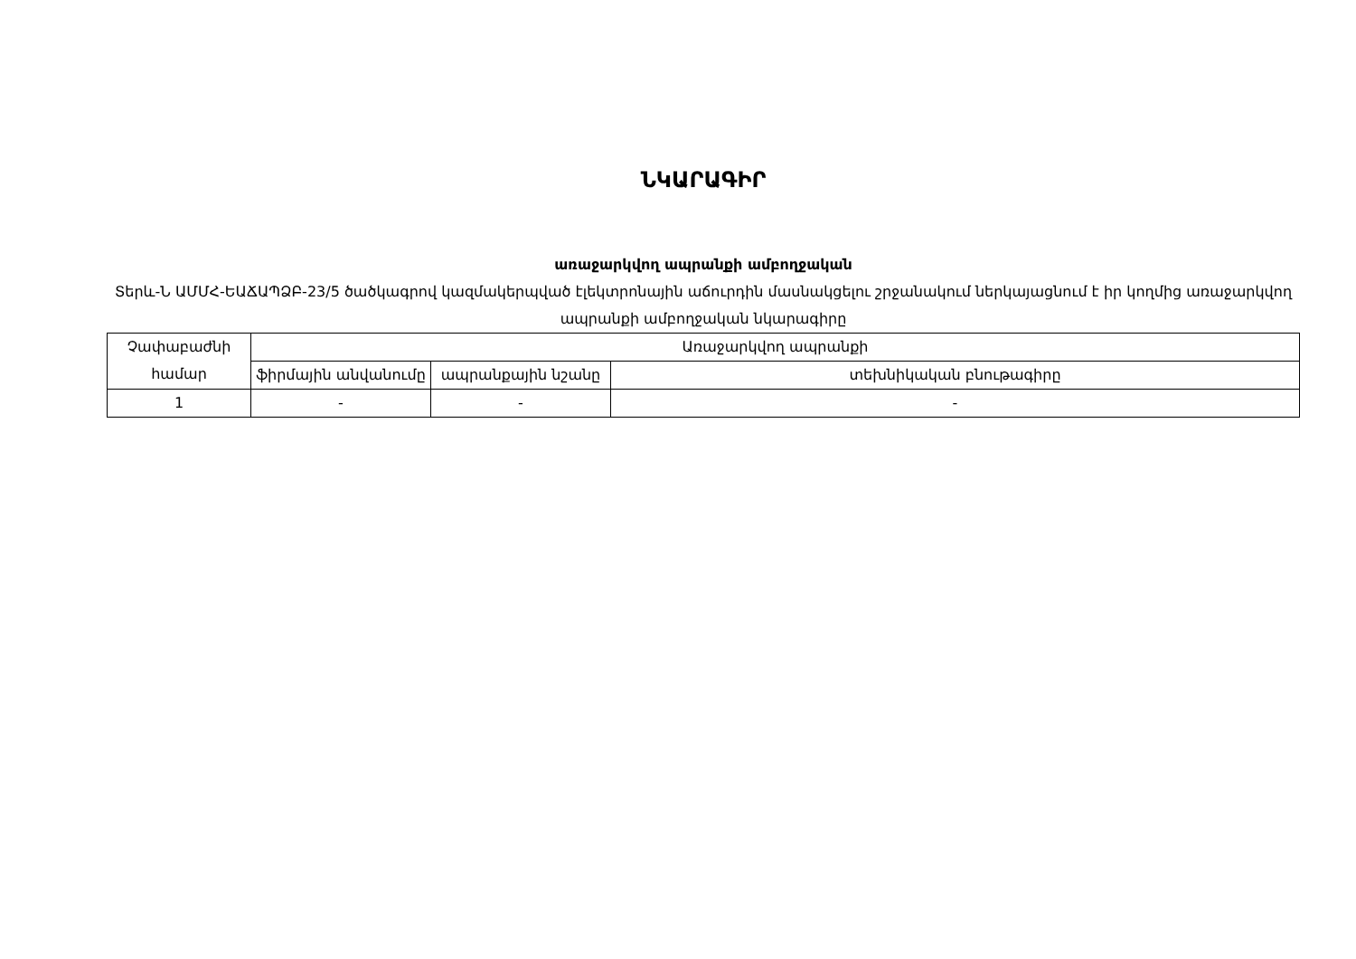ՆԿԱՐԱԳԻՐ
առաջարկվող ապրանքի ամբողջական
Տերև-Ն ԱՄՄՀ-ԵԱՃԱՊՁԲ-23/5 ծածկագրով կազմակերպված էլեկտրոնային աճուրդին մասնակցելու շրջանակում ներկայացնում է իր կողմից առաջարկվող ապրանքի ամբողջական նկարագիրը
| Չափաբաժնի համար | Առաջարկվող ապրանքի | | |
| --- | --- | --- | --- |
| | ֆիրմային անվանումը | ապրանքային նշանը | տեխնիկական բնութագիրը |
| 1 | - | - | - |